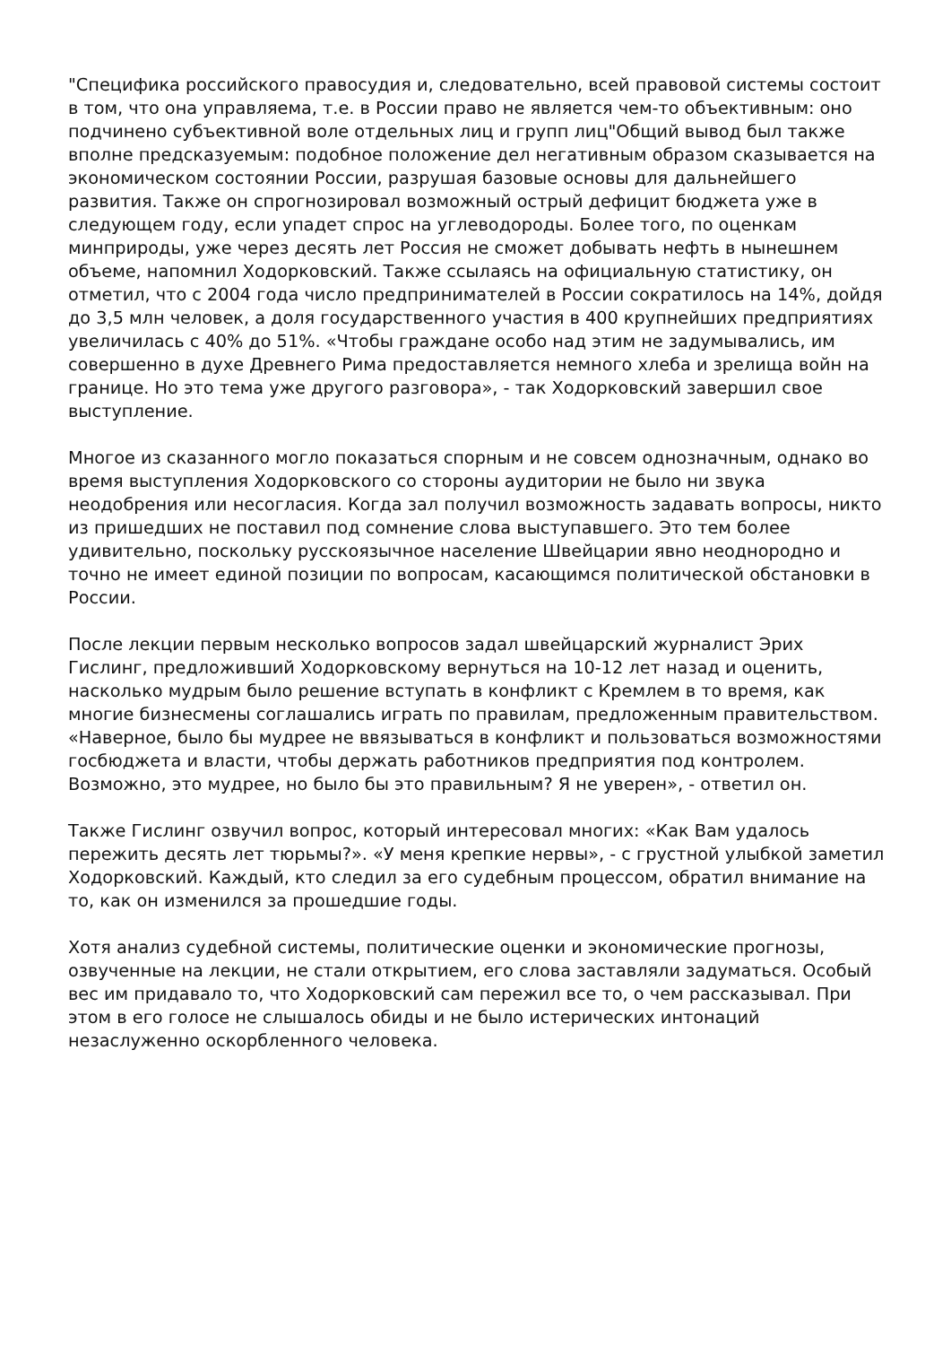"Специфика российского правосудия и, следовательно, всей правовой системы состоит в том, что она управляема, т.е. в России право не является чем-то объективным: оно подчинено субъективной воле отдельных лиц и групп лиц"Общий вывод был также вполне предсказуемым: подобное положение дел негативным образом сказывается на экономическом состоянии России, разрушая базовые основы для дальнейшего развития. Также он спрогнозировал возможный острый дефицит бюджета уже в следующем году, если упадет спрос на углеводороды. Более того, по оценкам минприроды, уже через десять лет Россия не сможет добывать нефть в нынешнем объеме, напомнил Ходорковский. Также ссылаясь на официальную статистику, он отметил, что с 2004 года число предпринимателей в России сократилось на 14%, дойдя до 3,5 млн человек, а доля государственного участия в 400 крупнейших предприятиях увеличилась с 40% до 51%. «Чтобы граждане особо над этим не задумывались, им совершенно в духе Древнего Рима предоставляется немного хлеба и зрелища войн на границе. Но это тема уже другого разговора», - так Ходорковский завершил свое выступление.
Многое из сказанного могло показаться спорным и не совсем однозначным, однако во время выступления Ходорковского со стороны аудитории не было ни звука неодобрения или несогласия. Когда зал получил возможность задавать вопросы, никто из пришедших не поставил под сомнение слова выступавшего. Это тем более удивительно, поскольку русскоязычное население Швейцарии явно неоднородно и точно не имеет единой позиции по вопросам, касающимся политической обстановки в России.
После лекции первым несколько вопросов задал швейцарский журналист Эрих Гислинг, предложивший Ходорковскому вернуться на 10-12 лет назад и оценить, насколько мудрым было решение вступать в конфликт с Кремлем в то время, как многие бизнесмены соглашались играть по правилам, предложенным правительством. «Наверное, было бы мудрее не ввязываться в конфликт и пользоваться возможностями госбюджета и власти, чтобы держать работников предприятия под контролем. Возможно, это мудрее, но было бы это правильным? Я не уверен», - ответил он.
Также Гислинг озвучил вопрос, который интересовал многих: «Как Вам удалось пережить десять лет тюрьмы?». «У меня крепкие нервы», - с грустной улыбкой заметил Ходорковский. Каждый, кто следил за его судебным процессом, обратил внимание на то, как он изменился за прошедшие годы.
Хотя анализ судебной системы, политические оценки и экономические прогнозы, озвученные на лекции, не стали открытием, его слова заставляли задуматься. Особый вес им придавало то, что Ходорковский сам пережил все то, о чем рассказывал. При этом в его голосе не слышалось обиды и не было истерических интонаций незаслуженно оскорбленного человека.